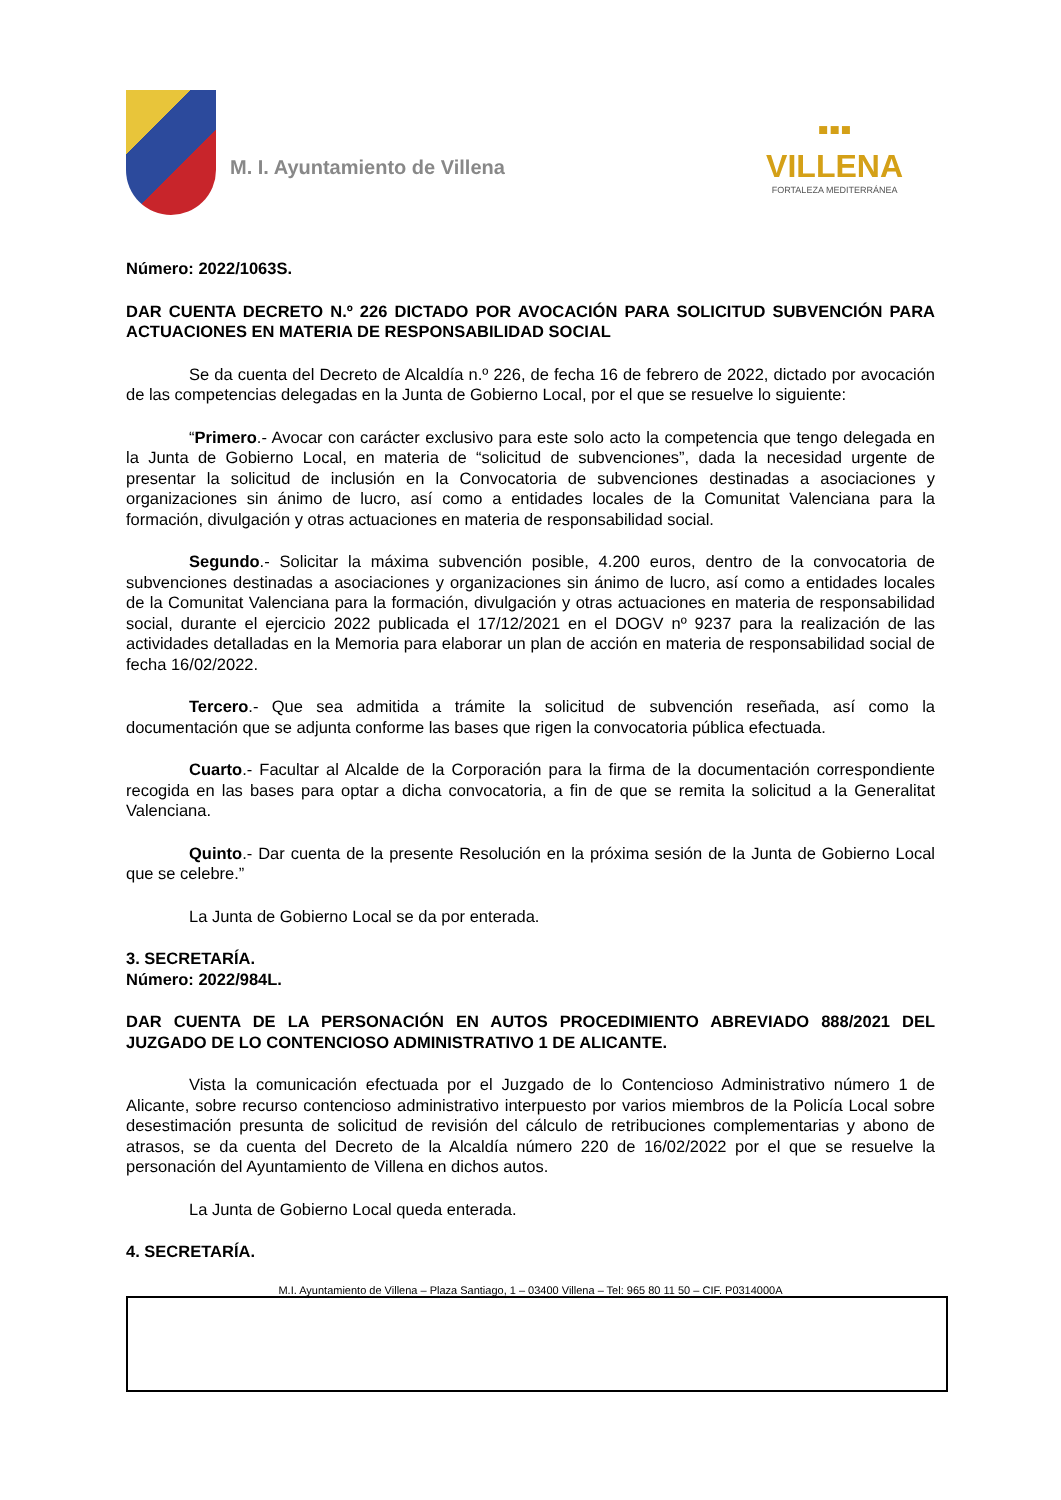M. I. Ayuntamiento de Villena
▪▪▪
VILLENA
FORTALEZA MEDITERRÁNEA
Número: 2022/1063S.
DAR CUENTA DECRETO N.º 226 DICTADO POR AVOCACIÓN PARA SOLICITUD SUBVENCIÓN PARA ACTUACIONES EN MATERIA DE RESPONSABILIDAD SOCIAL
Se da cuenta del Decreto de Alcaldía n.º 226, de fecha 16 de febrero de 2022, dictado por avocación de las competencias delegadas en la Junta de Gobierno Local, por el que se resuelve lo siguiente:
“Primero.- Avocar con carácter exclusivo para este solo acto la competencia que tengo delegada en la Junta de Gobierno Local, en materia de “solicitud de subvenciones”, dada la necesidad urgente de presentar la solicitud de inclusión en la Convocatoria de subvenciones destinadas a asociaciones y organizaciones sin ánimo de lucro, así como a entidades locales de la Comunitat Valenciana para la formación, divulgación y otras actuaciones en materia de responsabilidad social.
Segundo.- Solicitar la máxima subvención posible, 4.200 euros, dentro de la convocatoria de subvenciones destinadas a asociaciones y organizaciones sin ánimo de lucro, así como a entidades locales de la Comunitat Valenciana para la formación, divulgación y otras actuaciones en materia de responsabilidad social, durante el ejercicio 2022 publicada el 17/12/2021 en el DOGV nº 9237 para la realización de las actividades detalladas en la Memoria para elaborar un plan de acción en materia de responsabilidad social de fecha 16/02/2022.
Tercero.- Que sea admitida a trámite la solicitud de subvención reseñada, así como la documentación que se adjunta conforme las bases que rigen la convocatoria pública efectuada.
Cuarto.- Facultar al Alcalde de la Corporación para la firma de la documentación correspondiente recogida en las bases para optar a dicha convocatoria, a fin de que se remita la solicitud a la Generalitat Valenciana.
Quinto.- Dar cuenta de la presente Resolución en la próxima sesión de la Junta de Gobierno Local que se celebre.”
La Junta de Gobierno Local se da por enterada.
3. SECRETARÍA.
Número: 2022/984L.
DAR CUENTA DE LA PERSONACIÓN EN AUTOS PROCEDIMIENTO ABREVIADO 888/2021 DEL JUZGADO DE LO CONTENCIOSO ADMINISTRATIVO 1 DE ALICANTE.
Vista la comunicación efectuada por el Juzgado de lo Contencioso Administrativo número 1 de Alicante, sobre recurso contencioso administrativo interpuesto por varios miembros de la Policía Local sobre desestimación presunta de solicitud de revisión del cálculo de retribuciones complementarias y abono de atrasos, se da cuenta del Decreto de la Alcaldía número 220 de 16/02/2022 por el que se resuelve la personación del Ayuntamiento de Villena en dichos autos.
La Junta de Gobierno Local queda enterada.
4. SECRETARÍA.
M.I. Ayuntamiento de Villena – Plaza Santiago, 1 – 03400 Villena – Tel: 965 80 11 50 – CIF. P0314000A